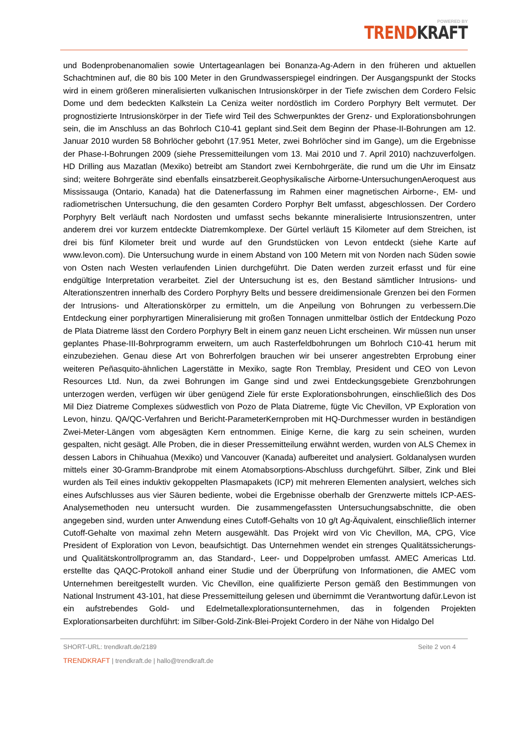POWERED BY
TREND KRAFT
und Bodenprobenanomalien sowie Untertageanlagen bei Bonanza-Ag-Adern in den früheren und aktuellen Schachtminen auf, die 80 bis 100 Meter in den Grundwasserspiegel eindringen. Der Ausgangspunkt der Stocks wird in einem größeren mineralisierten vulkanischen Intrusionskörper in der Tiefe zwischen dem Cordero Felsic Dome und dem bedeckten Kalkstein La Ceniza weiter nordöstlich im Cordero Porphyry Belt vermutet. Der prognostizierte Intrusionskörper in der Tiefe wird Teil des Schwerpunktes der Grenz- und Explorationsbohrungen sein, die im Anschluss an das Bohrloch C10-41 geplant sind.Seit dem Beginn der Phase-II-Bohrungen am 12. Januar 2010 wurden 58 Bohrlöcher gebohrt (17.951 Meter, zwei Bohrlöcher sind im Gange), um die Ergebnisse der Phase-I-Bohrungen 2009 (siehe Pressemitteilungen vom 13. Mai 2010 und 7. April 2010) nachzuverfolgen. HD Drilling aus Mazatlan (Mexiko) betreibt am Standort zwei Kernbohrgeräte, die rund um die Uhr im Einsatz sind; weitere Bohrgeräte sind ebenfalls einsatzbereit.Geophysikalische Airborne-UntersuchungenAeroquest aus Mississauga (Ontario, Kanada) hat die Datenerfassung im Rahmen einer magnetischen Airborne-, EM- und radiometrischen Untersuchung, die den gesamten Cordero Porphyr Belt umfasst, abgeschlossen. Der Cordero Porphyry Belt verläuft nach Nordosten und umfasst sechs bekannte mineralisierte Intrusionszentren, unter anderem drei vor kurzem entdeckte Diatremkomplexe. Der Gürtel verläuft 15 Kilometer auf dem Streichen, ist drei bis fünf Kilometer breit und wurde auf den Grundstücken von Levon entdeckt (siehe Karte auf www.levon.com). Die Untersuchung wurde in einem Abstand von 100 Metern mit von Norden nach Süden sowie von Osten nach Westen verlaufenden Linien durchgeführt. Die Daten werden zurzeit erfasst und für eine endgültige Interpretation verarbeitet. Ziel der Untersuchung ist es, den Bestand sämtlicher Intrusions- und Alterationszentren innerhalb des Cordero Porphyry Belts und bessere dreidimensionale Grenzen bei den Formen der Intrusions- und Alterationskörper zu ermitteln, um die Anpeilung von Bohrungen zu verbessern.Die Entdeckung einer porphyrartigen Mineralisierung mit großen Tonnagen unmittelbar östlich der Entdeckung Pozo de Plata Diatreme lässt den Cordero Porphyry Belt in einem ganz neuen Licht erscheinen. Wir müssen nun unser geplantes Phase-III-Bohrprogramm erweitern, um auch Rasterfeldbohrungen um Bohrloch C10-41 herum mit einzubeziehen. Genau diese Art von Bohrerfolgen brauchen wir bei unserer angestrebten Erprobung einer weiteren Peñasquito-ähnlichen Lagerstätte in Mexiko, sagte Ron Tremblay, President und CEO von Levon Resources Ltd. Nun, da zwei Bohrungen im Gange sind und zwei Entdeckungsgebiete Grenzbohrungen unterzogen werden, verfügen wir über genügend Ziele für erste Explorationsbohrungen, einschließlich des Dos Mil Diez Diatreme Complexes südwestlich von Pozo de Plata Diatreme, fügte Vic Chevillon, VP Exploration von Levon, hinzu. QA/QC-Verfahren und Bericht-ParameterKernproben mit HQ-Durchmesser wurden in beständigen Zwei-Meter-Längen vom abgesägten Kern entnommen. Einige Kerne, die karg zu sein scheinen, wurden gespalten, nicht gesägt. Alle Proben, die in dieser Pressemitteilung erwähnt werden, wurden von ALS Chemex in dessen Labors in Chihuahua (Mexiko) und Vancouver (Kanada) aufbereitet und analysiert. Goldanalysen wurden mittels einer 30-Gramm-Brandprobe mit einem Atomabsorptions-Abschluss durchgeführt. Silber, Zink und Blei wurden als Teil eines induktiv gekoppelten Plasmapakets (ICP) mit mehreren Elementen analysiert, welches sich eines Aufschlusses aus vier Säuren bediente, wobei die Ergebnisse oberhalb der Grenzwerte mittels ICP-AES-Analysemethoden neu untersucht wurden. Die zusammengefassten Untersuchungsabschnitte, die oben angegeben sind, wurden unter Anwendung eines Cutoff-Gehalts von 10 g/t Ag-Äquivalent, einschließlich interner Cutoff-Gehalte von maximal zehn Metern ausgewählt. Das Projekt wird von Vic Chevillon, MA, CPG, Vice President of Exploration von Levon, beaufsichtigt. Das Unternehmen wendet ein strenges Qualitätssicherungs- und Qualitätskontrollprogramm an, das Standard-, Leer- und Doppelproben umfasst. AMEC Americas Ltd. erstellte das QAQC-Protokoll anhand einer Studie und der Überprüfung von Informationen, die AMEC vom Unternehmen bereitgestellt wurden. Vic Chevillon, eine qualifizierte Person gemäß den Bestimmungen von National Instrument 43-101, hat diese Pressemitteilung gelesen und übernimmt die Verantwortung dafür.Levon ist ein aufstrebendes Gold- und Edelmetallexplorationsunternehmen, das in folgenden Projekten Explorationsarbeiten durchführt: im Silber-Gold-Zink-Blei-Projekt Cordero in der Nähe von Hidalgo Del
SHORT-URL: trendkraft.de/2189 Seite 2 von 4
TRENDKRAFT | trendkraft.de | hallo@trendkraft.de